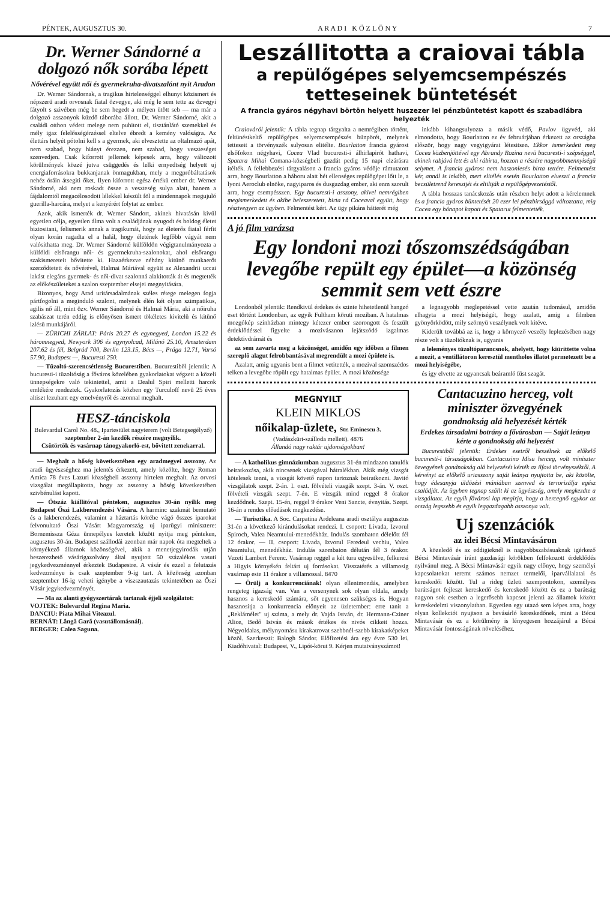PÉNTEK, AUGUSZTUS 30. A R A D I K Ö Z L Ö N Y 7
Dr. Werner Sándorné a dolgozó nők sorába lépett
Nővérével együtt női és gyermekruha-divatszalónt nyit Aradon
Dr. Werner Sándornak, a tragikus hirtelenséggel elhunyt közismert és népszerü aradi orvosnak fiatal özvegye, aki még le sem tette az özvegyi fátyolt s szivében még be sem hegedt a mélyen ütött seb — ma már a dolgozó asszonyok küzdő táborába állott. Dr. Werner Sándorné, akit a családi otthon védett melege nem puhitott el, tisztánlátó szemekkel és mély igaz felelősségérzéssel eltelve ébredt a kemény valóságra. Az élettárs helyét pótolni kell s a gyermek, aki elvesztette az oltalmazó apát, nem szabad, hogy hiányt érezzen, nem szabad, hogy veszteséget szenvedjen. Csak kiforrott jellemek képesek arra, hogy változott körülmények közzé jutva csüggedés és lelki ernyedtség helyett uj energiaforrásokra bukkanjanak önmagukban, mely a megpróbáltatások nehéz óráin átsegiti őket. Ilyen kiforrott egész értékü ember dr. Werner Sándorné, aki nem roskadt össze a veszteség sulya alatt, hanem a fájdalomtól megacélosodott lélekkel készült föl a mindennapok megujuló guerilla-harcára, melyet a kenyérért folytat az ember.
Azok, akik ismerték dr. Werner Sándort, akinek hivatásán kivül egyetlen célja, egyetlen álma volt a családjának nyugodt és boldog életet biztositani, felismerik annak a tragikumát, hogy az életerős fiatal férfit olyan korán ragadta el a halál, hogy életének legfőbb vágyát nem valósithatta meg. Dr. Werner Sándorné külföldön végigtanulmányozta a külföldi elsőrangu női- és gyermekruha-szalonokat, ahol elsőrangu szakismereteit bővitette ki. Hazaérkezve néhány kitünő munkaerőt szerződtetett és nővérével, Halmai Máriával együtt az Alexandrii uccai lakást elegáns gyermek- és női-divat szalonná alakitották át és megtették az előkészületeket a szalon szeptember elsejei megnyitására.
Bizonyos, hogy Arad uritársadalmának széles rétege melegen fogja pártfogolni a meginduló szalont, melynek élén két olyan szimpatikus, agilis nő áll, mint özv. Werner Sándorné és Halmai Mária, aki a nőiruha szabászat terén eddig is előnyösen ismert tökéletes kivitelü és kitünő izlésü munkájáról.
— ZÜRICHI ZÁRLAT: Páris 20.27 és egynegyed, London 15.22 és háromnegyed, Newyork 306 és egynyolcad, Milánó 25.10, Amszterdam 207.62 és fél, Belgrád 700, Berlin 123.15, Bécs —, Prága 12.71, Varsó 57.90, Budapest —, Bucuresti 250.
— Tüzoltó-szerencsétlenség Bucurestiben. Bucurestiből jelentik: A bucuresti-i tüzoltóság a főváros közelében gyakorlatokat végzett a közeli ünnepségekre való tekintettel, amit a Dealul Spiri melletti harcok emlékére rendeztek. Gyakorlatozás közben egy Turculoff nevü 25 éves altiszt lezuhant egy emelvényről és azonnal meghalt.
HESZ-tánciskola
Bulevardul Carol No. 48., Ipartestület nagyterem (volt Betegsegélyző)
szeptember 2-án kezdők részére megnyilik.
Csütörtök és vasárnap tánogyakorló-est, bővitett zenekarral.
— Meghalt a hőség következtében egy aradmegyei asszony. Az aradi ügyészséghez ma jelentés érkezett, amely közölte, hogy Roman Amica 78 éves Lazuri községbeli asszony hirtelen meghalt. Az orvosi vizsgálat megállapitotta, hogy az asszony a hőség következtében szivbénulást kapott.
— Ötszáz kiállitóval pénteken, augusztus 30-án nyilik meg Budapest Őszi Lakberendezési Vására. A harminc szakmát bemutató és a lakberendezés, valamint a háztartás körébe vágó összes iparokat felvonultató Őszi Vásárt Magyarország uj iparügyi minisztere: Bornemissza Géza ünnepélyes keretek között nyitja meg pénteken, augusztus 30-án. Budapest szállodái azonban már napok óta megteltek a környékező államok közönségével, akik a menetjegyirodák utján beszerezhető vásárigazolvány által nyujtott 50 százalékos vasuti jegykedvezménnyel érkeztek Budapestre. A vásár és ezzel a felutazás kedvezménye is csak szeptember 9-ig tart. A közönség azonban szeptember 16-ig veheti igénybe a viszszautazás tekintetében az Őszi Vásár jegykedvezményét.
— Ma az alanti gyógyszertárak tartanak éjjeli szolgálatot:
VOJTEK: Bulevardul Regina Maria.
DANCIU: Piata Mihai Viteazul.
BERNÁT: Lângă Gară (vasutállomásnál).
BERGER: Calea Saguna.
Leszállitotta a craiovai tábla
a repülőgépes selyemcsempészés tetteseinek büntetését
A francia gyáros négyhavi börtön helyett huszezer lei pénzbüntetést kapott és szabadlábra helyezték
Craiováról jelentik: A tábla tegnap tárgyalta a nemrégiben történt, feltünéstkeltő repülőgépes selyemcsempészés bünpörét, melynek tetteseit a törvényszék sulyosan elitélte. Bourlatton francia gyárost elsőfokon négyhavi, Cocea Vlad bucuresti-i álhirlapirót hathavi, Spatara Mihai Comana-községbeli gazdát pedig 15 napi elzárásra itélték. A fellebbezési tárgyaláson a francia gyáros védője rámutatott arra, hogy Bourlatton a háboru alatt hét ellenséges repülőgépet lőtt le, a lyoni Aeroclub elnöke, nagyiparos és dusgazdag ember, aki enm szorult arra, hogy csempésszen. Egy bucuresti-i asszony, akivel nemrégiben megismerkedett és akibe beleszeretett, birta rá Coceaval együtt, hogy résztvegyen az ügyben. Felmentést kért. Az ügy pikáns hátterét még
inkább kihangsulyozta a másik védő, Pavlov ügyvéd, aki elmondotta, hogy Bourlatton ez év februárjában érkezett az országba először, hogy nagy vegyigyárat létesitsen. Ekkor ismerkedett meg Cocea közbenjöttével egy Abrandy Rozina nevü bucuresti-i szépséggel, akinek rabjává lett és aki rábirta, hozzon a részére nagyobbmennyiségü selymet. A francia gyárost nem haszonlesés birta tettére. Felmentést kér, annál is inkább, mert elitélés esetén Bourlatton elveszti a francia becsületrend keresztjét és eltiltják a repülőgépvezetéstől.
A tábla hosszas tanácskozás után részben helyt adott a kérelemnek és a francia gyáros büntetését 20 ezer lei pénzbirsággá változtatta, mig Cocea egy hónapot kapott és Spatarut felmentették.
A jó film varázsa
Egy londoni mozi tőszomszédságában levegőbe repült egy épület—a közönség semmit sem vett észre
Londonból jelentik: Rendkivül érdekes és szinte hihetetlenül hangzó eset történt Londonban, az egyik Fultham köruti moziban. A hatalmas mozgókép szinházban mintegy kétezer ember szorongott és feszült érdeklődéssel figyelte a mozivásznon lejátszódó izgalmas detektivdrámát és
az sem zavarta meg a közönséget, amidőn egy időben a filmen szereplő alagut felrobbantásával megrendült a mozi épülete is.
Azalatt, amig ugyanis bent a filmet vetitették, a mozival szomszédos telken a levegőbe röpült egy hatalmas épület. A mozi közönsége
a legnagyobb meglepetéssel vette azután tudomásul, amidőn elhagyta a mozi helyiségét, hogy azalatt, amig a filmben gyönyörködött, mily szörnyü veszélynek volt kitéve.
Kiderült továbbá az is, hogy a környező veszély leplezésében nagy része volt a tüzoltóknak is, ugyanis
a leleményes tüzoltóparancsnok, ahelyett, hogy kiürittette volna a mozit, a ventillátoron keresztül mentholos illatot permetezett be a mozi helyiségébe,
és igy elvette az ugyancsak beáramló füst szagát.
MEGNYILT
KLEIN MIKLOS
nőikalap-üzlete, Str. Eminescu 3.
(Vadászkürt-szálloda mellett). 4876
Állandó nagy raktár ujdonságokban!
— A katholikus gimnáziumban augusztus 31-én mindazon tanulók beiratkozása, akik nincsenek vizsgával hátralékban. Akik még vizsgát kötelesek tenni, a vizsgát követő napon tartoznak beiratkozni. Javitó vizsgálatok szept. 2-án. I. oszt. fölvételi vizsgák szept. 3-án. V. oszt. fölvételi vizsgák szept. 7-én. E vizsgák mind reggel 8 órakor kezdődnek. Szept. 15-én, reggel 9 órakor Veni Sancte, évnyitás. Szept. 16-án a rendes előadások megkezdése.
— Turisztika. A Soc. Carpatina Ardeleana aradi osztálya augusztus 31-én a következő kirándulásokat rendezi. I. csoport: Livada, Izvorul Spiroch, Valea Neamtului-menedékház. Indulás szombaton délelőtt fél 12 órakor. — II. csoport: Livada, Izvorul Feredeul vechiu, Valea Neamtului, menedékház. Indulás szombaton délután fél 3 órakor. Vezeti Lambert Ferenc. Vasárnap reggel a két tura egyesülve, felkeresi a Higyis környékén feltárt uj forrásokat. Visszatérés a villamosig vasárnap este 11 órakor a villamossal. 8470
— Örülj a konkurrenciának! olyan ellentmondás, amelyben rengeteg igazság van. Van a versenynek sok olyan oldala, amely hasznos a kereskedő számára, sőt egyenesen szükséges is. Hogyan hasznositja a konkurrencia előnyeit az üzletember: erre tanit a „Reklámélet" uj száma, a mely dr. Vajda István, dr. Hermann-Cziner Alice, Bedő István és mások értékes és nivós cikkeit hozza. Négyoldalas, mélynyomásu kirakatrovat szebbnél-szebb kirakatképeket közöl. Szerkeszti: Balogh Sándor. Előfizetési ára egy évre 530 lei. Kiadóhivatal: Budapest, V., Lipót-körut 9. Kérjen mutatványszámot!
Cantacuzino herceg, volt miniszter özvegyének
gondnokság alá helyezését kérték
Erdekes társadalmi botrány a fővárosban — Saját leánya kérte a gondnokság alá helyezést
Bucurestiből jelentik: Érdekes esetről beszélnek az előkelő bucuresti-i társaságokban. Cantacuzino Misu herceg, volt miniszter özvegyének gondnokság alá helyezését kérték az ilfovi törvényszéktől. A kérvényt az előkelő uriasszony saját leánya nyujtotta be, aki közölte, hogy édesanyja üldözési mániában szenved és terrorizálja egész családját. Az ügyben tegnap szállt ki az ügyészség, amely megkezdte a vizsgálatot. Az egyik fővárosi lap megirja, hogy a hercegnő egykor az ország legszebb és egyik leggazdagabb asszonya volt.
Uj szenzációk
az idei Bécsi Mintavásáron
A közeledő és az eddigieknél is nagyobbszabásuaknak igérkező Bécsi Mintavásár iránt gazdasági körökben felfokozott érdeklődés nyilvánul meg. A Bécsi Mintavásár egyik nagy előnye, hogy személyi kapcsolatokat teremt számos nemzet termelői, iparvállalatai és kereskedői között. Tul a rideg üzleti szempontokon, személyes barátságot fejleszt kereskedő és kereskedő között és ez a barátság nagyon sok esetben a legerősebb kapcsot jelenti az államok között kereskedelmi viszonylatban. Egyetlen egy utazó sem képes arra, hogy olyan kollekciót nyujtson a bevásárló kereskedőnek, mint a Bécsi Mintavásár és ez a körülmény is lényegesen hozzájárul a Bécsi Mintavásár fontosságának növeléséhez.